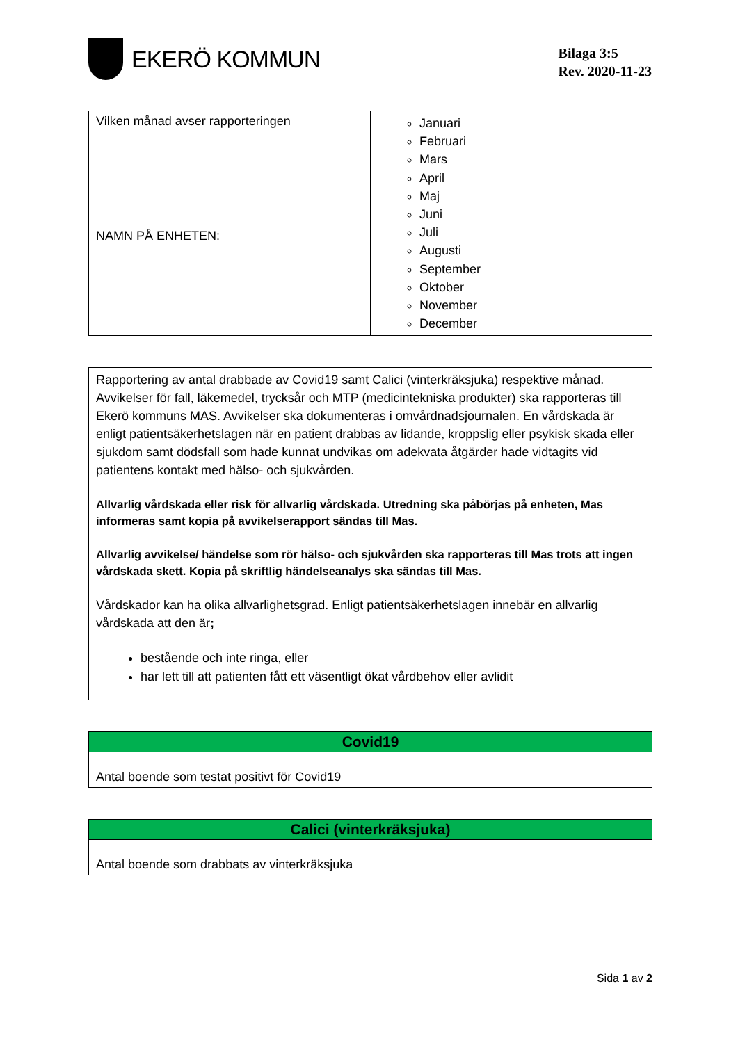EKERÖ KOMMUN
Bilaga 3:5
Rev. 2020-11-23
| Vilken månad avser rapporteringen NAMN PÅ ENHETEN: | Januari Februari Mars April Maj Juni Juli Augusti September Oktober November December |
Rapportering av antal drabbade av Covid19 samt Calici (vinterkräksjuka) respektive månad. Avvikelser för fall, läkemedel, trycksår och MTP (medicintekniska produkter) ska rapporteras till Ekerö kommuns MAS. Avvikelser ska dokumenteras i omvårdnadsjournalen. En vårdskada är enligt patientsäkerhetslagen när en patient drabbas av lidande, kroppslig eller psykisk skada eller sjukdom samt dödsfall som hade kunnat undvikas om adekvata åtgärder hade vidtagits vid patientens kontakt med hälso- och sjukvården.
Allvarlig vårdskada eller risk för allvarlig vårdskada. Utredning ska påbörjas på enheten, Mas informeras samt kopia på avvikelserapport sändas till Mas.
Allvarlig avvikelse/ händelse som rör hälso- och sjukvården ska rapporteras till Mas trots att ingen vårdskada skett. Kopia på skriftlig händelseanalys ska sändas till Mas.
Vårdskador kan ha olika allvarlighetsgrad. Enligt patientsäkerhetslagen innebär en allvarlig vårdskada att den är;
bestående och inte ringa, eller
har lett till att patienten fått ett väsentligt ökat vårdbehov eller avlidit
| Covid19 | |
| Antal boende som testat positivt för Covid19 | |
| Calici (vinterkräksjuka) | |
| Antal boende som drabbats av vinterkräksjuka | |
Sida 1 av 2